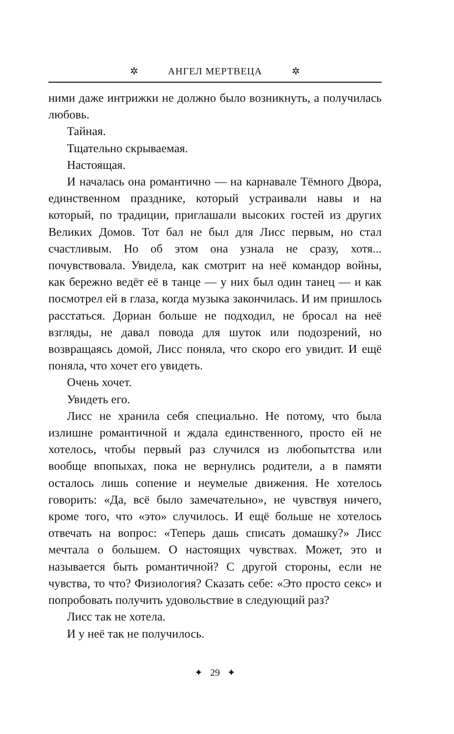✲ АНГЕЛ МЕРТВЕЦА ✲
ними даже интрижки не должно было возникнуть, а получилась любовь.
Тайная.
Тщательно скрываемая.
Настоящая.
И началась она романтично — на карнавале Тёмного Двора, единственном празднике, который устраивали навы и на который, по традиции, приглашали высоких гостей из других Великих Домов. Тот бал не был для Лисс первым, но стал счастливым. Но об этом она узнала не сразу, хотя... почувствовала. Увидела, как смотрит на неё командор войны, как бережно ведёт её в танце — у них был один танец — и как посмотрел ей в глаза, когда музыка закончилась. И им пришлось расстаться. Дориан больше не подходил, не бросал на неё взгляды, не давал повода для шуток или подозрений, но возвращаясь домой, Лисс поняла, что скоро его увидит. И ещё поняла, что хочет его увидеть.
Очень хочет.
Увидеть его.
Лисс не хранила себя специально. Не потому, что была излишне романтичной и ждала единственного, просто ей не хотелось, чтобы первый раз случился из любопытства или вообще впопыхах, пока не вернулись родители, а в памяти осталось лишь сопение и неумелые движения. Не хотелось говорить: «Да, всё было замечательно», не чувствуя ничего, кроме того, что «это» случилось. И ещё больше не хотелось отвечать на вопрос: «Теперь дашь списать домашку?» Лисс мечтала о большем. О настоящих чувствах. Может, это и называется быть романтичной? С другой стороны, если не чувства, то что? Физиология? Сказать себе: «Это просто секс» и попробовать получить удовольствие в следующий раз?
Лисс так не хотела.
И у неё так не получилось.
✦ 29 ✦